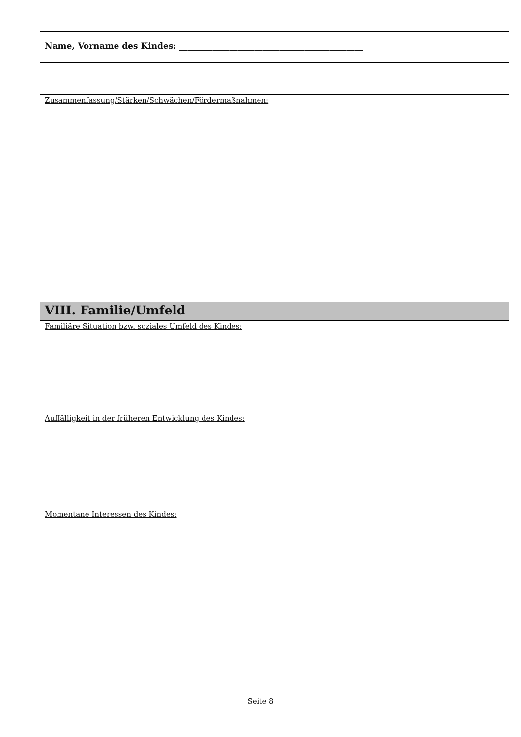Name, Vorname des Kindes: ____________________________________________
Zusammenfassung/Stärken/Schwächen/Fördermaßnahmen:
VIII. Familie/Umfeld
Familiäre Situation bzw. soziales Umfeld des Kindes:
Auffälligkeit in der früheren Entwicklung des Kindes:
Momentane Interessen des Kindes:
Seite 8